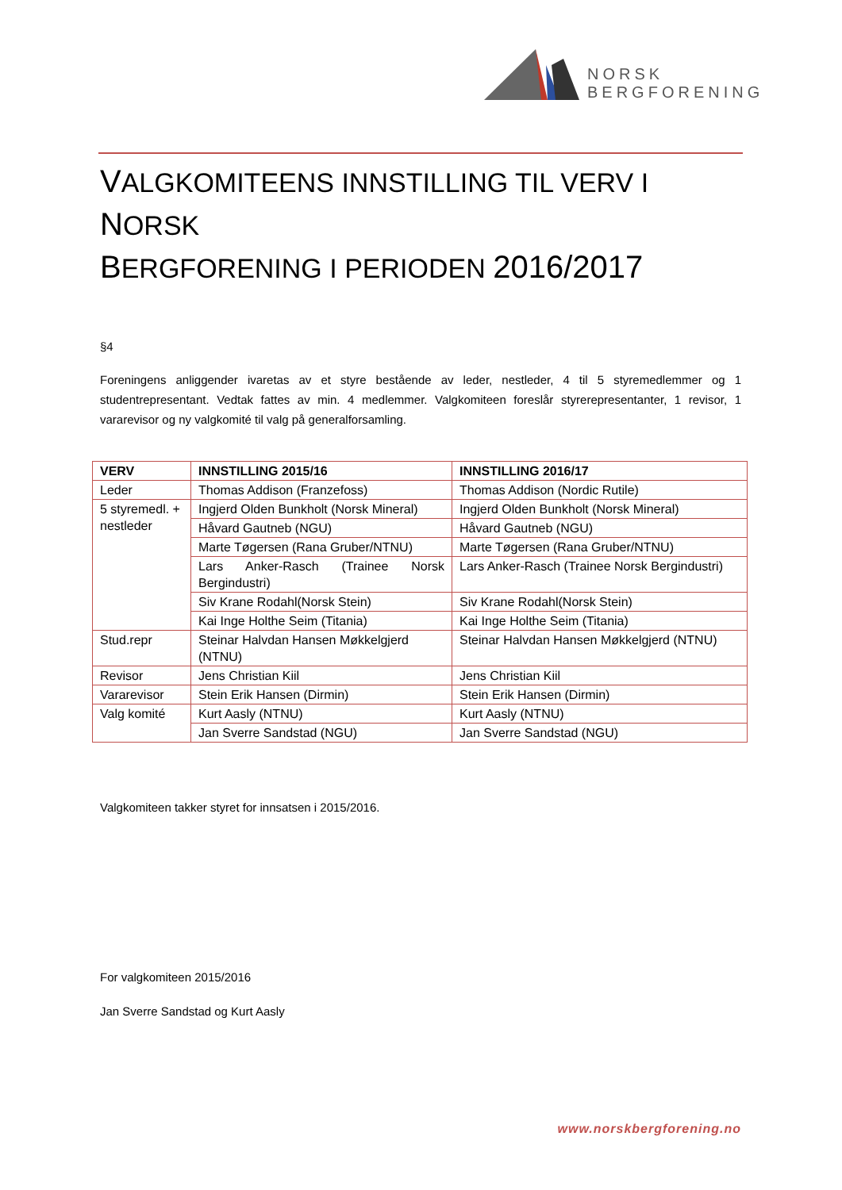NORSK
BERGFORENING
VALGKOMITEENS INNSTILLING TIL VERV I NORSK
BERGFORENING I PERIODEN 2016/2017
§4
Foreningens anliggender ivaretas av et styre bestående av leder, nestleder, 4 til 5 styremedlemmer og 1 studentrepresentant. Vedtak fattes av min. 4 medlemmer. Valgkomiteen foreslår styrerepresentanter, 1 revisor, 1 vararevisor og ny valgkomité til valg på generalforsamling.
| VERV | INNSTILLING 2015/16 | INNSTILLING 2016/17 |
| --- | --- | --- |
| Leder | Thomas Addison (Franzefoss) | Thomas Addison (Nordic Rutile) |
| 5 styremedl. + nestleder | Ingjerd Olden Bunkholt (Norsk Mineral) | Ingjerd Olden Bunkholt (Norsk Mineral) |
| | Håvard Gautneb (NGU) | Håvard Gautneb (NGU) |
| | Marte Tøgersen (Rana Gruber/NTNU) | Marte Tøgersen (Rana Gruber/NTNU) |
| | Lars Anker-Rasch (Trainee Norsk Bergindustri) | Lars Anker-Rasch (Trainee Norsk Bergindustri) |
| | Siv Krane Rodahl(Norsk Stein) | Siv Krane Rodahl(Norsk Stein) |
| | Kai Inge Holthe Seim (Titania) | Kai Inge Holthe Seim (Titania) |
| Stud.repr | Steinar Halvdan Hansen Møkkelgjerd (NTNU) | Steinar Halvdan Hansen Møkkelgjerd (NTNU) |
| Revisor | Jens Christian Kiil | Jens Christian Kiil |
| Vararevisor | Stein Erik Hansen (Dirmin) | Stein Erik Hansen (Dirmin) |
| Valg komité | Kurt Aasly (NTNU) | Kurt Aasly (NTNU) |
| | Jan Sverre Sandstad (NGU) | Jan Sverre Sandstad (NGU) |
Valgkomiteen takker styret for innsatsen i 2015/2016.
For valgkomiteen 2015/2016
Jan Sverre Sandstad og Kurt Aasly
www.norskbergforening.no